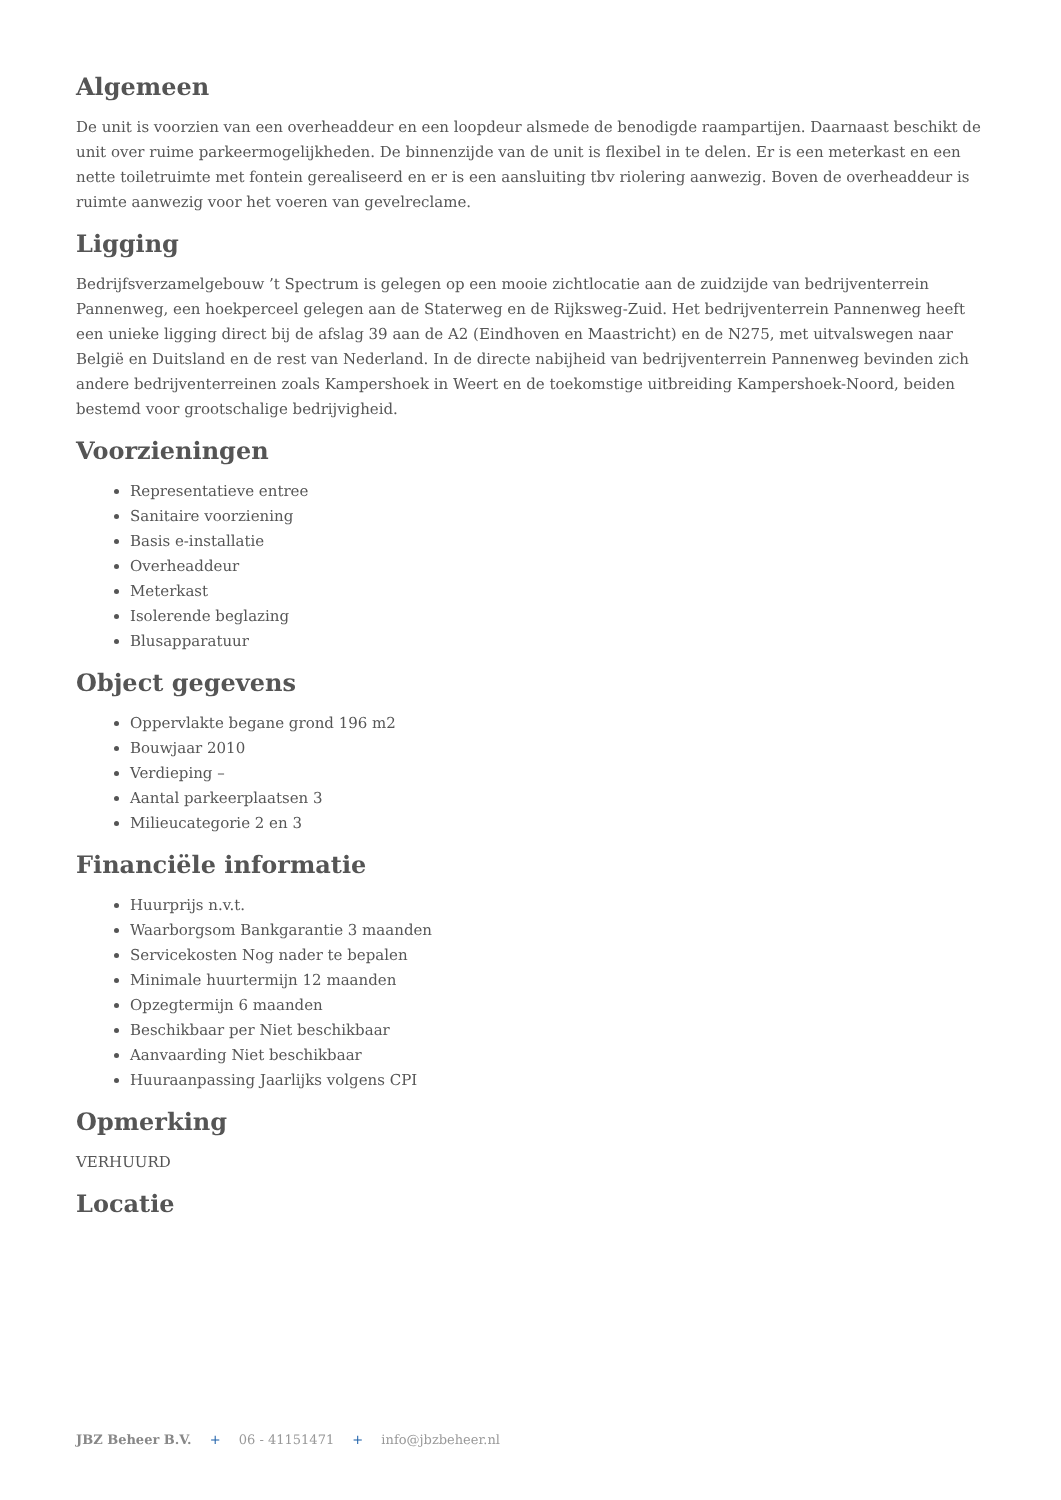Algemeen
De unit is voorzien van een overheaddeur en een loopdeur alsmede de benodigde raampartijen. Daarnaast beschikt de unit over ruime parkeermogelijkheden. De binnenzijde van de unit is flexibel in te delen. Er is een meterkast en een nette toiletruimte met fontein gerealiseerd en er is een aansluiting tbv riolering aanwezig. Boven de overheaddeur is ruimte aanwezig voor het voeren van gevelreclame.
Ligging
Bedrijfsverzamelgebouw ’t Spectrum is gelegen op een mooie zichtlocatie aan de zuidzijde van bedrijventerrein Pannenweg, een hoekperceel gelegen aan de Staterweg en de Rijksweg-Zuid. Het bedrijventerrein Pannenweg heeft een unieke ligging direct bij de afslag 39 aan de A2 (Eindhoven en Maastricht) en de N275, met uitvalswegen naar België en Duitsland en de rest van Nederland. In de directe nabijheid van bedrijventerrein Pannenweg bevinden zich andere bedrijventerreinen zoals Kampershoek in Weert en de toekomstige uitbreiding Kampershoek-Noord, beiden bestemd voor grootschalige bedrijvigheid.
Voorzieningen
Representatieve entree
Sanitaire voorziening
Basis e-installatie
Overheaddeur
Meterkast
Isolerende beglazing
Blusapparatuur
Object gegevens
Oppervlakte begane grond 196 m2
Bouwjaar 2010
Verdieping –
Aantal parkeerplaatsen 3
Milieucategorie 2 en 3
Financiële informatie
Huurprijs n.v.t.
Waarborgsom Bankgarantie 3 maanden
Servicekosten Nog nader te bepalen
Minimale huurtermijn 12 maanden
Opzegtermijn 6 maanden
Beschikbaar per Niet beschikbaar
Aanvaarding Niet beschikbaar
Huuraanpassing Jaarlijks volgens CPI
Opmerking
VERHUURD
Locatie
JBZ Beheer B.V. + 06 - 41151471 + info@jbzbeheer.nl